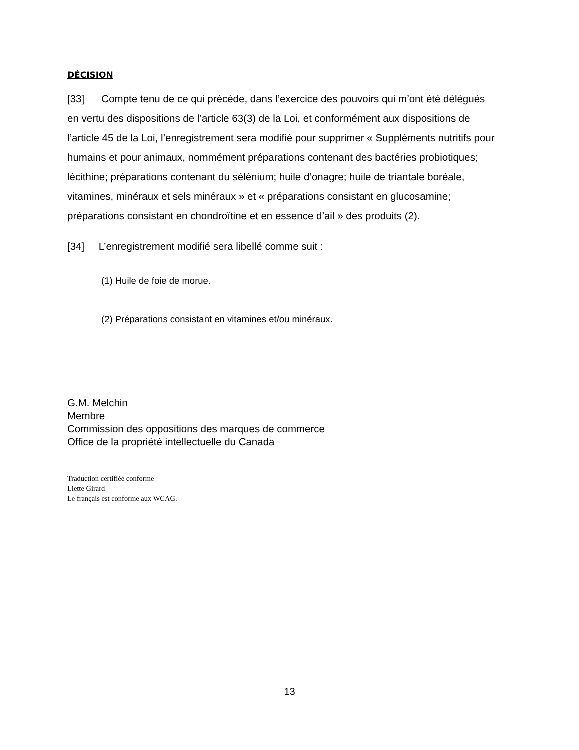DÉCISION
[33] Compte tenu de ce qui précède, dans l’exercice des pouvoirs qui m’ont été délégués en vertu des dispositions de l’article 63(3) de la Loi, et conformément aux dispositions de l’article 45 de la Loi, l’enregistrement sera modifié pour supprimer « Suppléments nutritifs pour humains et pour animaux, nommément préparations contenant des bactéries probiotiques; lécithine; préparations contenant du sélénium; huile d’onagre; huile de triantale boréale, vitamines, minéraux et sels minéraux » et « préparations consistant en glucosamine; préparations consistant en chondroïtine et en essence d’ail » des produits (2).
[34] L’enregistrement modifié sera libellé comme suit :
(1) Huile de foie de morue.
(2) Préparations consistant en vitamines et/ou minéraux.
G.M. Melchin
Membre
Commission des oppositions des marques de commerce
Office de la propriété intellectuelle du Canada
Traduction certifiée conforme
Liette Girard
Le français est conforme aux WCAG.
13